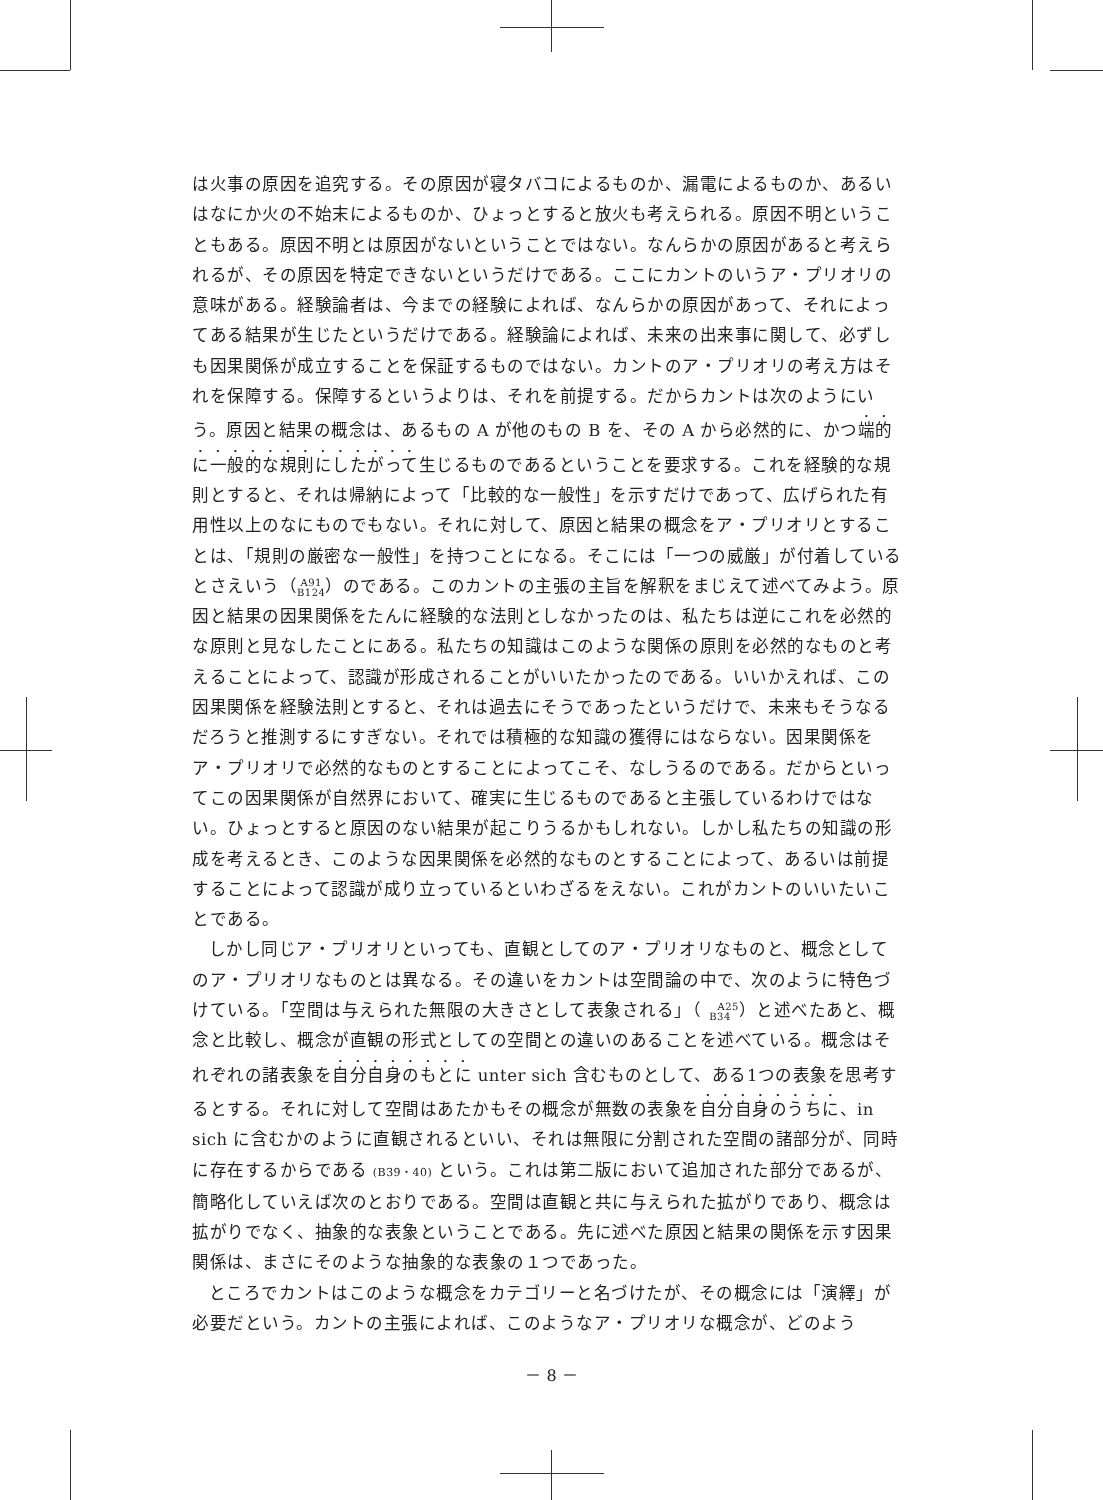は火事の原因を追究する。その原因が寝タバコによるものか、漏電によるものか、あるいはなにか火の不始末によるものか、ひょっとすると放火も考えられる。原因不明ということもある。原因不明とは原因がないということではない。なんらかの原因があると考えられるが、その原因を特定できないというだけである。ここにカントのいうア・プリオリの意味がある。経験論者は、今までの経験によれば、なんらかの原因があって、それによってある結果が生じたというだけである。経験論によれば、未来の出来事に関して、必ずしも因果関係が成立することを保証するものではない。カントのア・プリオリの考え方はそれを保障する。保障するというよりは、それを前提する。だからカントは次のようにいう。原因と結果の概念は、あるもの A が他のもの B を、その A から必然的に、かつ端的に一般的な規則にしたがって生じるものであるということを要求する。これを経験的な規則とすると、それは帰納によって「比較的な一般性」を示すだけであって、広げられた有用性以上のなにものでもない。それに対して、原因と結果の概念をア・プリオリとすることは、「規則の厳密な一般性」を持つことになる。そこには「一つの威厳」が付着しているとさえいう（A91
B124）のである。このカントの主張の主旨を解釈をまじえて述べてみよう。原因と結果の因果関係をたんに経験的な法則としなかったのは、私たちは逆にこれを必然的な原則と見なしたことにある。私たちの知識はこのような関係の原則を必然的なものと考えることによって、認識が形成されることがいいたかったのである。いいかえれば、この因果関係を経験法則とすると、それは過去にそうであったというだけで、未来もそうなるだろうと推測するにすぎない。それでは積極的な知識の獲得にはならない。因果関係をア・プリオリで必然的なものとすることによってこそ、なしうるのである。だからといってこの因果関係が自然界において、確実に生じるものであると主張しているわけではない。ひょっとすると原因のない結果が起こりうるかもしれない。しかし私たちの知識の形成を考えるとき、このような因果関係を必然的なものとすることによって、あるいは前提することによって認識が成り立っているといわざるをえない。これがカントのいいたいことである。
しかし同じア・プリオリといっても、直観としてのア・プリオリなものと、概念としてのア・プリオリなものとは異なる。その違いをカントは空間論の中で、次のように特色づけている。「空間は与えられた無限の大きさとして表象される」（A25
B34）と述べたあと、概念と比較し、概念が直観の形式としての空間との違いのあることを述べている。概念はそれぞれの諸表象を自分自身のもとに unter sich 含むものとして、ある1つの表象を思考するとする。それに対して空間はあたかもその概念が無数の表象を自分自身のうちに、in sich に含むかのように直観されるといい、それは無限に分割された空間の諸部分が、同時に存在するからである (B39・40) という。これは第二版において追加された部分であるが、簡略化していえば次のとおりである。空間は直観と共に与えられた拡がりであり、概念は拡がりでなく、抽象的な表象ということである。先に述べた原因と結果の関係を示す因果関係は、まさにそのような抽象的な表象の１つであった。
ところでカントはこのような概念をカテゴリーと名づけたが、その概念には「演繹」が必要だという。カントの主張によれば、このようなア・プリオリな概念が、どのよう
－ 8 －